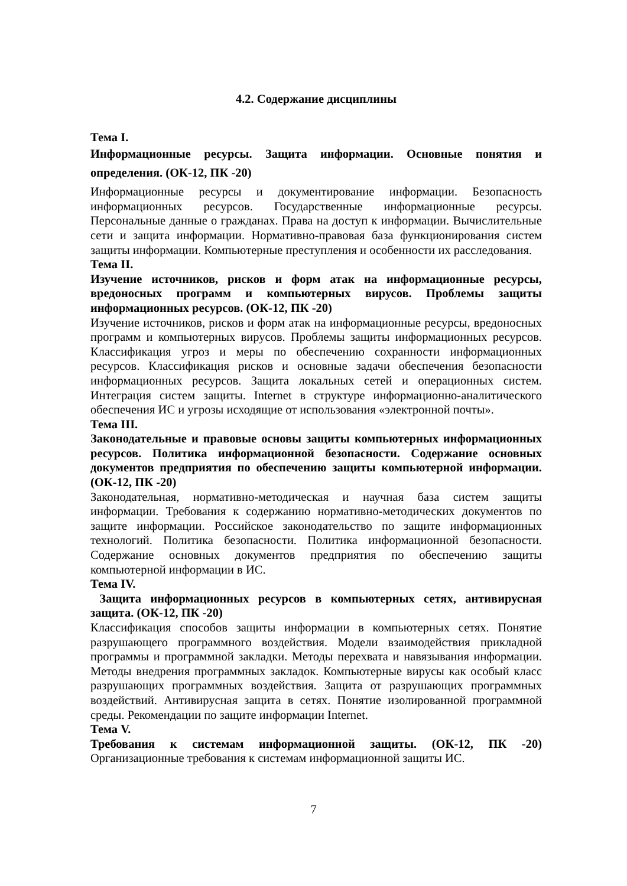4.2. Содержание дисциплины
Тема I.
Информационные ресурсы. Защита информации. Основные понятия и определения. (ОК-12, ПК -20)
Информационные ресурсы и документирование информации. Безопасность информационных ресурсов. Государственные информационные ресурсы. Персональные данные о гражданах. Права на доступ к информации. Вычислительные сети и защита информации. Нормативно-правовая база функционирования систем защиты информации. Компьютерные преступления и особенности их расследования.
Тема II.
Изучение источников, рисков и форм атак на информационные ресурсы, вредоносных программ и компьютерных вирусов. Проблемы защиты информационных ресурсов. (ОК-12, ПК -20)
Изучение источников, рисков и форм атак на информационные ресурсы, вредоносных программ и компьютерных вирусов. Проблемы защиты информационных ресурсов. Классификация угроз и меры по обеспечению сохранности информационных ресурсов. Классификация рисков и основные задачи обеспечения безопасности информационных ресурсов. Защита локальных сетей и операционных систем. Интеграция систем защиты. Internet в структуре информационно-аналитического обеспечения ИС и угрозы исходящие от использования «электронной почты».
Тема III.
Законодательные и правовые основы защиты компьютерных информационных ресурсов. Политика информационной безопасности. Содержание основных документов предприятия по обеспечению защиты компьютерной информации. (ОК-12, ПК -20)
Законодательная, нормативно-методическая и научная база систем защиты информации. Требования к содержанию нормативно-методических документов по защите информации. Российское законодательство по защите информационных технологий. Политика безопасности. Политика информационной безопасности. Содержание основных документов предприятия по обеспечению защиты компьютерной информации в ИС.
Тема IV.
Защита информационных ресурсов в компьютерных сетях, антивирусная защита. (ОК-12, ПК -20)
Классификация способов защиты информации в компьютерных сетях. Понятие разрушающего программного воздействия. Модели взаимодействия прикладной программы и программной закладки. Методы перехвата и навязывания информации. Методы внедрения программных закладок. Компьютерные вирусы как особый класс разрушающих программных воздействия. Защита от разрушающих программных воздействий. Антивирусная защита в сетях. Понятие изолированной программной среды. Рекомендации по защите информации Internet.
Тема V.
Требования к системам информационной защиты. (ОК-12, ПК -20) Организационные требования к системам информационной защиты ИС.
7